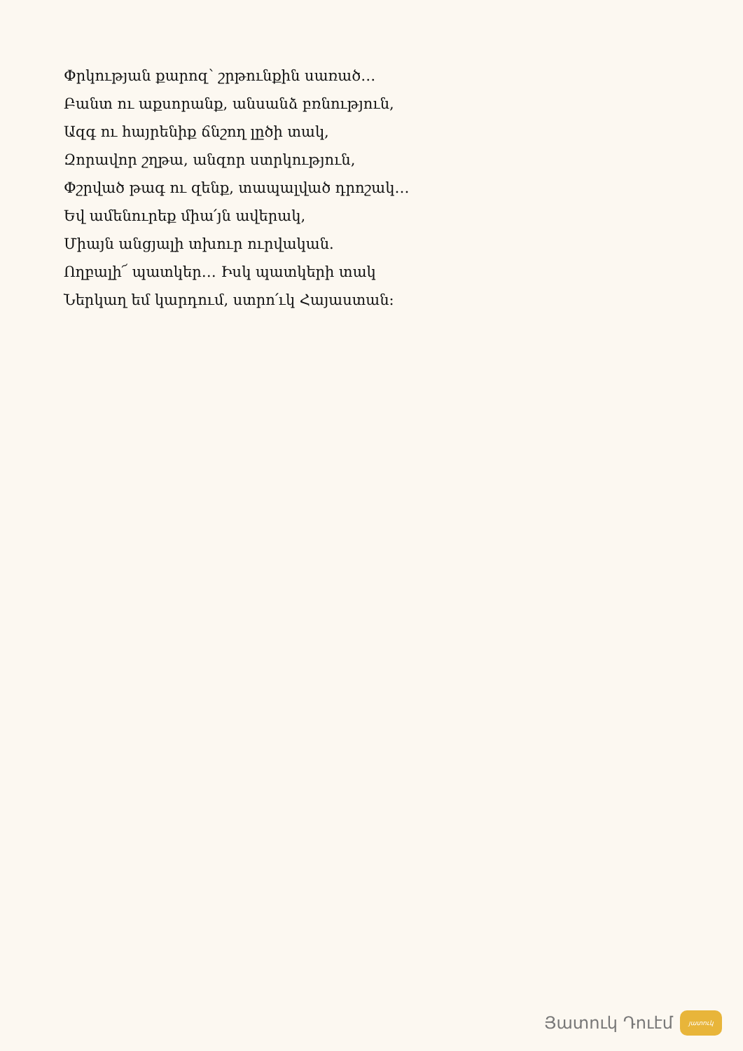Փրկության քարոզ՝ շրթունքին սառած…
Բանտ ու աքսորանք, անսանձ բռնություն,
Ազգ ու հայրենիք ճնշող լըծի տակ,
Զորավոր շղթա, անզոր ստրկություն,
Փշրված թագ ու զենք, տապալված դրոշակ…
Եվ ամենուրեք միա՛յն ավերակ,
Միայն անցյալի տխուր ուրվական.
Ողբալի՜ պատկեր… Իսկ պատկերի տակ
Ներկաղ եմ կարդում, ստրո՛ւկ Հայաստան:
Յատուկ Դուէմ
յատուկ